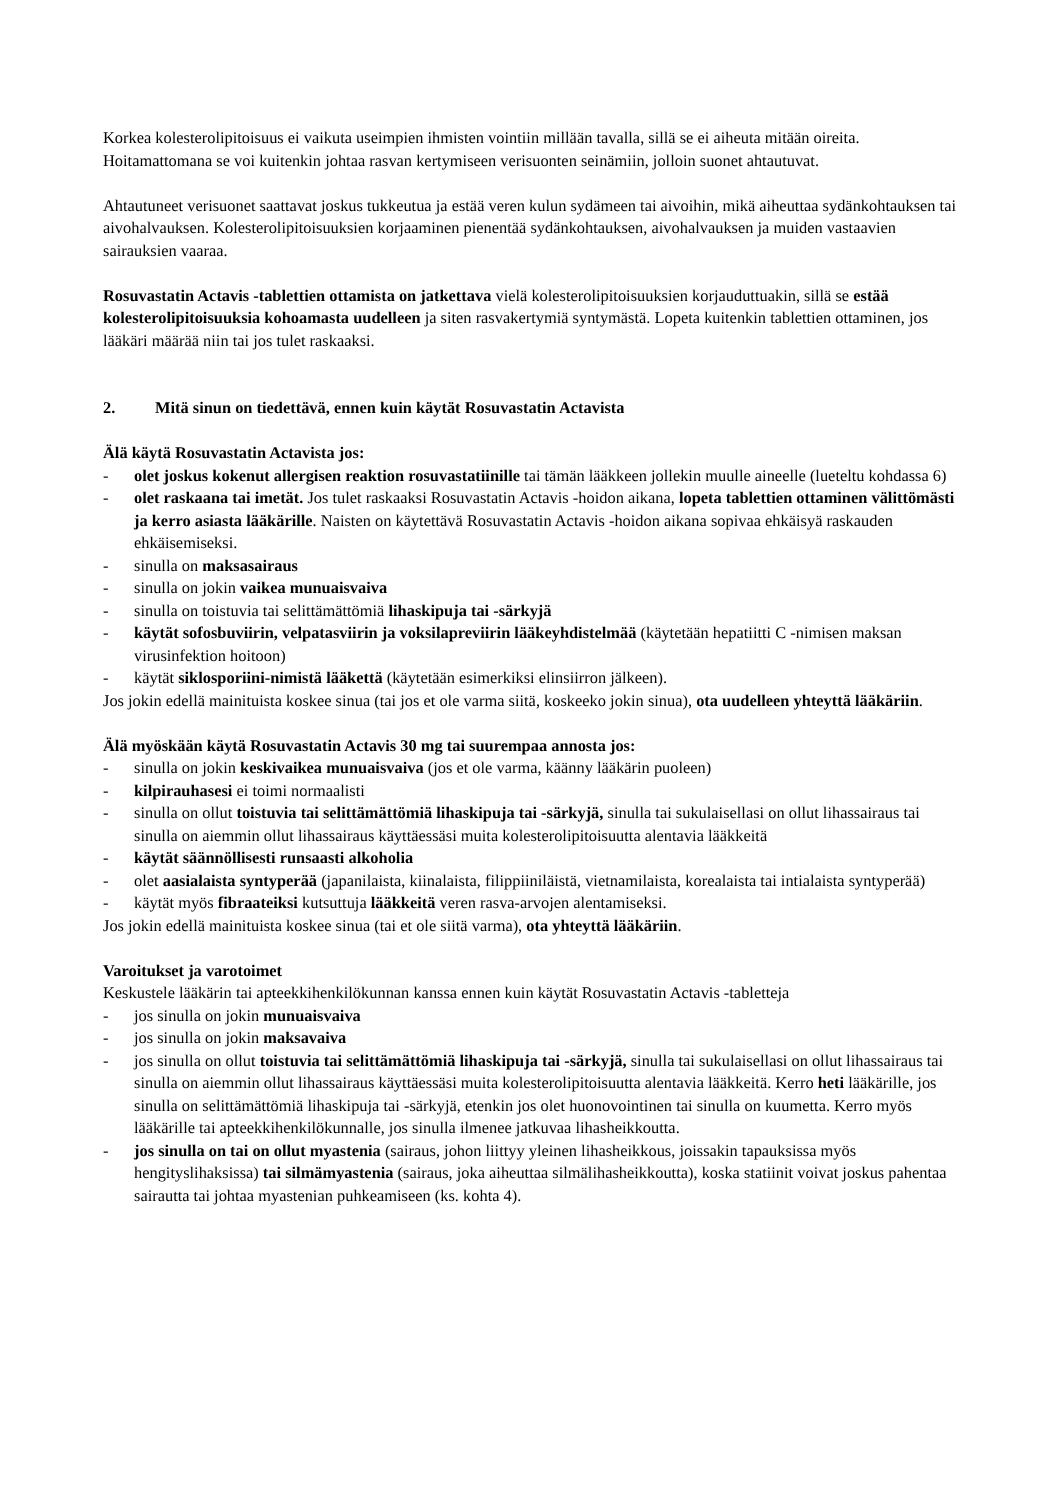Korkea kolesterolipitoisuus ei vaikuta useimpien ihmisten vointiin millään tavalla, sillä se ei aiheuta mitään oireita. Hoitamattomana se voi kuitenkin johtaa rasvan kertymiseen verisuonten seinämiin, jolloin suonet ahtautuvat.
Ahtautuneet verisuonet saattavat joskus tukkeutua ja estää veren kulun sydämeen tai aivoihin, mikä aiheuttaa sydänkohtauksen tai aivohalvauksen. Kolesterolipitoisuuksien korjaaminen pienentää sydänkohtauksen, aivohalvauksen ja muiden vastaavien sairauksien vaaraa.
Rosuvastatin Actavis -tablettien ottamista on jatkettava vielä kolesterolipitoisuuksien korjauduttuakin, sillä se estää kolesterolipitoisuuksia kohoamasta uudelleen ja siten rasvakertymiä syntymästä. Lopeta kuitenkin tablettien ottaminen, jos lääkäri määrää niin tai jos tulet raskaaksi.
2. Mitä sinun on tiedettävä, ennen kuin käytät Rosuvastatin Actavista
Älä käytä Rosuvastatin Actavista jos:
- olet joskus kokenut allergisen reaktion rosuvastatiinille tai tämän lääkkeen jollekin muulle aineelle (lueteltu kohdassa 6)
- olet raskaana tai imetät. Jos tulet raskaaksi Rosuvastatin Actavis -hoidon aikana, lopeta tablettien ottaminen välittömästi ja kerro asiasta lääkärille. Naisten on käytettävä Rosuvastatin Actavis -hoidon aikana sopivaa ehkäisyä raskauden ehkäisemiseksi.
- sinulla on maksasairaus
- sinulla on jokin vaikea munuaisvaiva
- sinulla on toistuvia tai selittämättömiä lihaskipuja tai -särkyjä
- käytät sofosbuviirin, velpatasviirin ja voksilapreviirin lääkeyhdistelmää (käytetään hepatiitti C -nimisen maksan virusinfektion hoitoon)
- käytät siklosporiini-nimistä lääkettä (käytetään esimerkiksi elinsiirron jälkeen).
Jos jokin edellä mainituista koskee sinua (tai jos et ole varma siitä, koskeeko jokin sinua), ota uudelleen yhteyttä lääkäriin.
Älä myöskään käytä Rosuvastatin Actavis 30 mg tai suurempaa annosta jos:
- sinulla on jokin keskivaikea munuaisvaiva (jos et ole varma, käänny lääkärin puoleen)
- kilpirauhasesi ei toimi normaalisti
- sinulla on ollut toistuvia tai selittämättömiä lihaskipuja tai -särkyjä, sinulla tai sukulaisellasi on ollut lihassairaus tai sinulla on aiemmin ollut lihassairaus käyttäessäsi muita kolesterolipitoisuutta alentavia lääkkeitä
- käytät säännöllisesti runsaasti alkoholia
- olet aasialaista syntyperää (japanilaista, kiinalaista, filippiiniläistä, vietnamilaista, korealaista tai intialaista syntyperää)
- käytät myös fibraateiksi kutsuttuja lääkkeitä veren rasva-arvojen alentamiseksi.
Jos jokin edellä mainituista koskee sinua (tai et ole siitä varma), ota yhteyttä lääkäriin.
Varoitukset ja varotoimet
Keskustele lääkärin tai apteekkihenkilökunnan kanssa ennen kuin käytät Rosuvastatin Actavis -tabletteja
- jos sinulla on jokin munuaisvaiva
- jos sinulla on jokin maksavaiva
- jos sinulla on ollut toistuvia tai selittämättömiä lihaskipuja tai -särkyjä, sinulla tai sukulaisellasi on ollut lihassairaus tai sinulla on aiemmin ollut lihassairaus käyttäessäsi muita kolesterolipitoisuutta alentavia lääkkeitä. Kerro heti lääkärille, jos sinulla on selittämättömiä lihaskipuja tai -särkyjä, etenkin jos olet huonovointinen tai sinulla on kuumetta. Kerro myös lääkärille tai apteekkihenkilökunnalle, jos sinulla ilmenee jatkuvaa lihasheikkoutta.
- jos sinulla on tai on ollut myastenia (sairaus, johon liittyy yleinen lihasheikkous, joissakin tapauksissa myös hengityslihaksissa) tai silmämyastenia (sairaus, joka aiheuttaa silmälihasheikkoutta), koska statiinit voivat joskus pahentaa sairautta tai johtaa myastenian puhkeamiseen (ks. kohta 4).